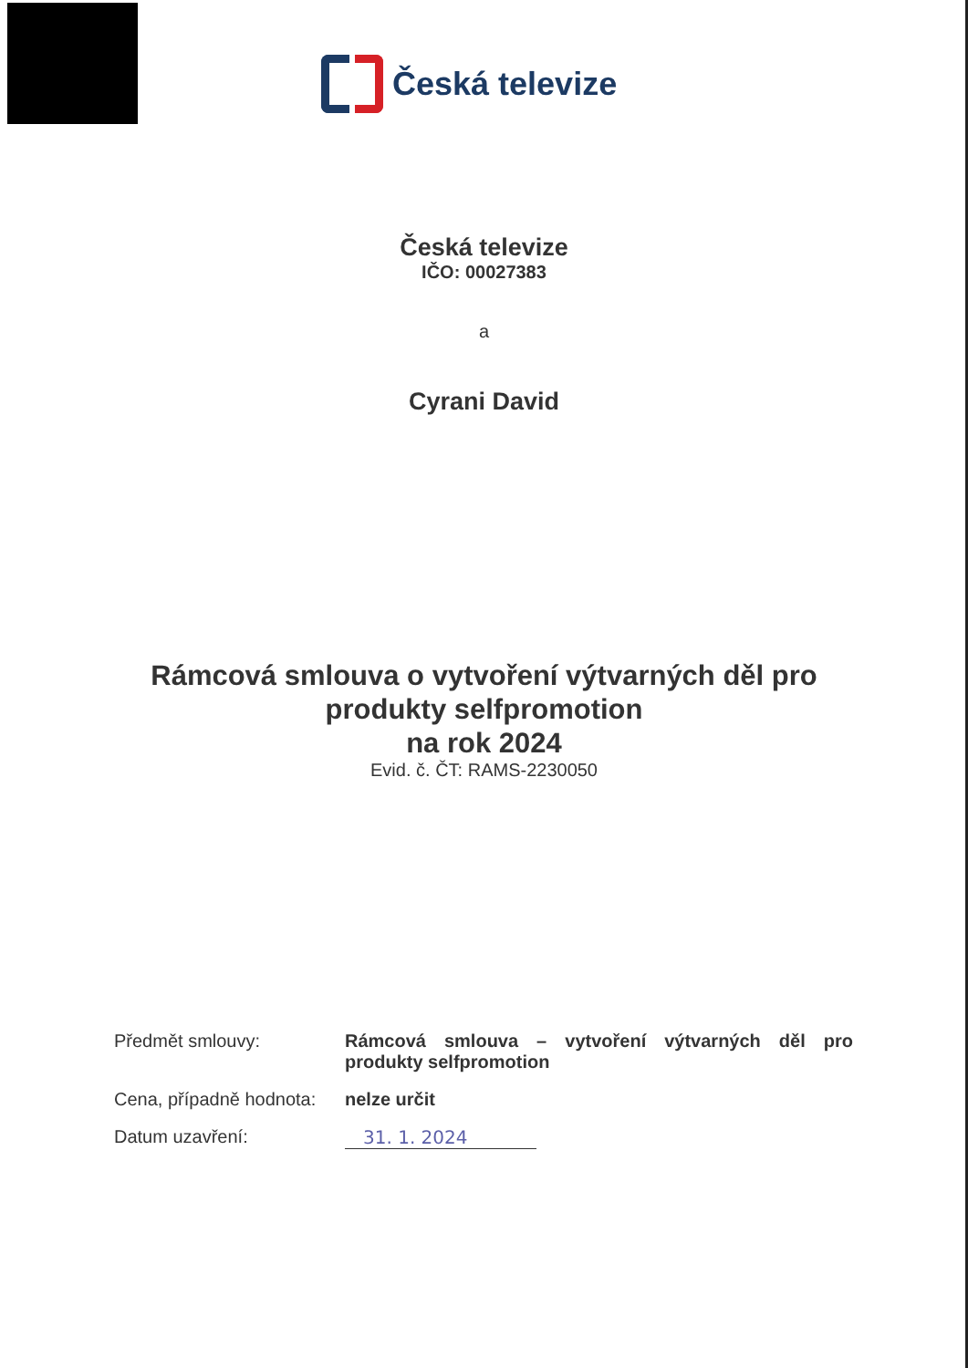Česká televize
Česká televize
IČO: 00027383
a
Cyrani David
Rámcová smlouva o vytvoření výtvarných děl pro
produkty selfpromotion
na rok 2024
Evid. č. ČT: RAMS-2230050
Předmět smlouvy: Rámcová smlouva – vytvoření výtvarných děl pro produkty selfpromotion
Cena, případně hodnota:
nelze určit
Datum uzavření: 31. 1. 2024